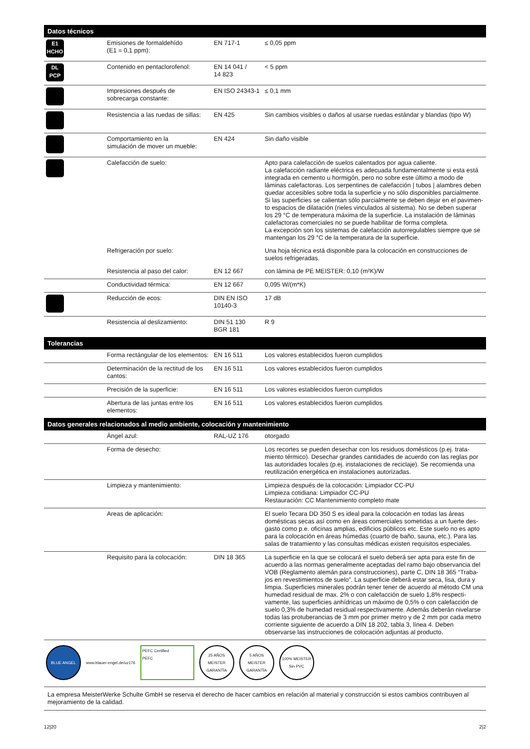| Datos técnicos | | | |
| --- | --- | --- | --- |
| E1 HCHO | Emisiones de formaldehído (E1 = 0,1 ppm): | EN 717-1 | ≤ 0,05 ppm |
| DL PCP | Contenido en pentaclorofenol: | EN 14 041 / 14 823 | < 5 ppm |
| | Impresiones después de sobrecarga constante: | EN ISO 24343-1 | ≤ 0,1 mm |
| | Resistencia a las ruedas de sillas: | EN 425 | Sin cambios visibles o daños al usarse ruedas estándar y blandas (tipo W) |
| | Comportamiento en la simulación de mover un mueble: | EN 424 | Sin daño visible |
| | Calefacción de suelo: | | Apto para calefacción de suelos calentados por agua caliente. La calefacción radiante eléctrica es adecuada fundamentalmente si esta está integrada en cemento u hormigón, pero no sobre este último a modo de láminas calefactoras. Los serpentines de calefacción / tubos / alambres deben quedar accesibles sobre toda la superficie y no sólo disponibles parcialmente. Si las superficies se calientan sólo parcialmente se deben dejar en el pavimen-to espacios de dilatación (rieles vinculados al sistema). No se deben superar los 29 °C de temperatura máxima de la superficie. La instalación de láminas calefactoras comerciales no se puede habilitar de forma completa. La excepción son los sistemas de calefacción autorregulables siempre que se mantengan los 29 °C de la temperatura de la superficie. |
| | Refrigeración por suelo: | | Una hoja técnica está disponible para la colocación en construcciones de suelos refrigeradas. |
| | Resistencia al paso del calor: | EN 12 667 | con lámina de PE MEISTER: 0,10 (m²K)/W |
| | Conductividad térmica: | EN 12 667 | 0,095 W/(m*K) |
| | Reducción de ecos: | DIN EN ISO 10140-3 | 17 dB |
| | Resistencia al deslizamiento: | DIN 51 130 BGR 181 | R 9 |
| Tolerancias | | | |
| | Forma rectángular de los elementos: | EN 16 511 | Los valores establecidos fueron cumplidos |
| | Determinación de la rectitud de los cantos: | EN 16 511 | Los valores establecidos fueron cumplidos |
| | Precisión de la superficie: | EN 16 511 | Los valores establecidos fueron cumplidos |
| | Abertura de las juntas entre los elementos: | EN 16 511 | Los valores establecidos fueron cumplidos |
| Datos generales relacionados al medio ambiente, colocación y mantenimiento | | | |
| | Àngel azul: | RAL-UZ 176 | otorgado |
| | Forma de desecho: | | Los recortes se pueden desechar con los residuos domésticos (p.ej. trata-miento térmico). Desechar grandes cantidades de acuerdo con las reglas por las autoridades locales (p.ej. instalaciones de reciclaje). Se recomienda una reutilización energética en instalaciones autorizadas. |
| | Limpieza y mantenimiento: | | Limpieza después de la colocación: Limpiador CC-PU Limpieza cotidiana: Limpiador CC-PU Restauración: CC Mantenimiento completo mate |
| | Areas de aplicación: | | El suelo Tecara DD 350 S es ideal para la colocación en todas las áreas domésticas secas así como en áreas comerciales sometidas a un fuerte des-gasto como p.e. oficinas amplias, edificios públicos etc. Este suelo no es apto para la colocación en áreas húmedas (cuarto de baño, sauna, etc.). Para las salas de tratamiento y las consultas médicas existen requisitos especiales. |
| | Requisito para la colocación: | DIN 18 365 | La superficie en la que se colocará el suelo deberá ser apta para este fin de acuerdo a las normas generalmente aceptadas del ramo bajo observancia del VOB (Reglamento alemán para construcciones), parte C, DIN 18 365 “Traba-jos en revestimientos de suelo”. La superficie deberá estar seca, lisa, dura y limpia. Superficies minerales podrán tener tener de acuerdo al método CM una humedad residual de max. 2% o con calefacción de suelo 1,8% respecti-vamente, las superficies anhídricas un máximo de 0,5% o con calefacción de suelo 0,3% de humedad residual respectivamente. Además deberán nivelarse todas las protuberancias de 3 mm por primer metro y de 2 mm por cada metro corriente siguiente de acuerdo a DIN 18 202, tabla 3, línea 4. Deben observarse las instrucciones de colocación adjuntas al producto. |
| BLUE ANGEL www.blauer-engel.de/uz176 PEFC Certified PEFC 25 AÑOS MEISTER GARANTÍA 5 AÑOS MEISTER GARANTÍA 100% MEISTER Sin PVC | | | |
| La empresa MeisterWerke Schulte GmbH se reserva el derecho de hacer cambios en relación al material y construcción si estos cambios contribuyen al mejoramiento de la calidad. | | | |
12|20 2|2